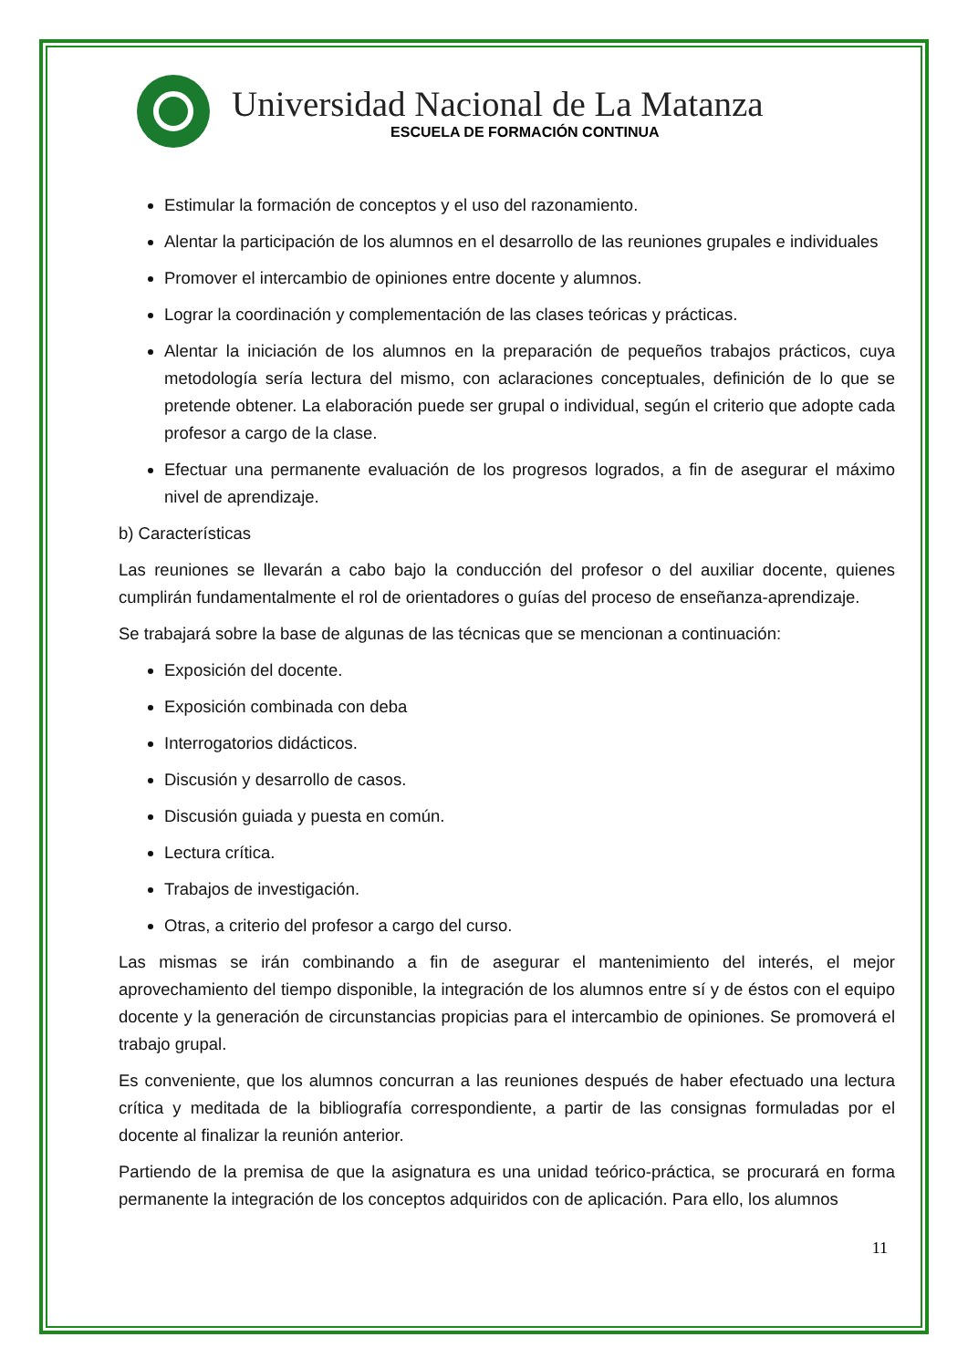Universidad Nacional de La Matanza
ESCUELA DE FORMACIÓN CONTINUA
Estimular la formación de conceptos y el uso del razonamiento.
Alentar la participación de los alumnos en el desarrollo de las reuniones grupales e individuales
Promover el intercambio de opiniones entre docente y alumnos.
Lograr la coordinación y complementación de las clases teóricas y prácticas.
Alentar la iniciación de los alumnos en la preparación de pequeños trabajos prácticos, cuya metodología sería lectura del mismo, con aclaraciones conceptuales, definición de lo que se pretende obtener. La elaboración puede ser grupal o individual, según el criterio que adopte cada profesor a cargo de la clase.
Efectuar una permanente evaluación de los progresos logrados, a fin de asegurar el máximo nivel de aprendizaje.
b) Características
Las reuniones se llevarán a cabo bajo la conducción del profesor o del auxiliar docente, quienes cumplirán fundamentalmente el rol de orientadores o guías del proceso de enseñanza-aprendizaje.
Se trabajará sobre la base de algunas de las técnicas que se mencionan a continuación:
Exposición del docente.
Exposición combinada con deba
Interrogatorios didácticos.
Discusión y desarrollo de casos.
Discusión guiada y puesta en común.
Lectura crítica.
Trabajos de investigación.
Otras, a criterio del profesor a cargo del curso.
Las mismas se irán combinando a fin de asegurar el mantenimiento del interés, el mejor aprovechamiento del tiempo disponible, la integración de los alumnos entre sí y de éstos con el equipo docente y la generación de circunstancias propicias para el intercambio de opiniones. Se promoverá el trabajo grupal.
Es conveniente, que los alumnos concurran a las reuniones después de haber efectuado una lectura crítica y meditada de la bibliografía correspondiente, a partir de las consignas formuladas por el docente al finalizar la reunión anterior.
Partiendo de la premisa de que la asignatura es una unidad teórico-práctica, se procurará en forma permanente la integración de los conceptos adquiridos con de aplicación. Para ello, los alumnos
11